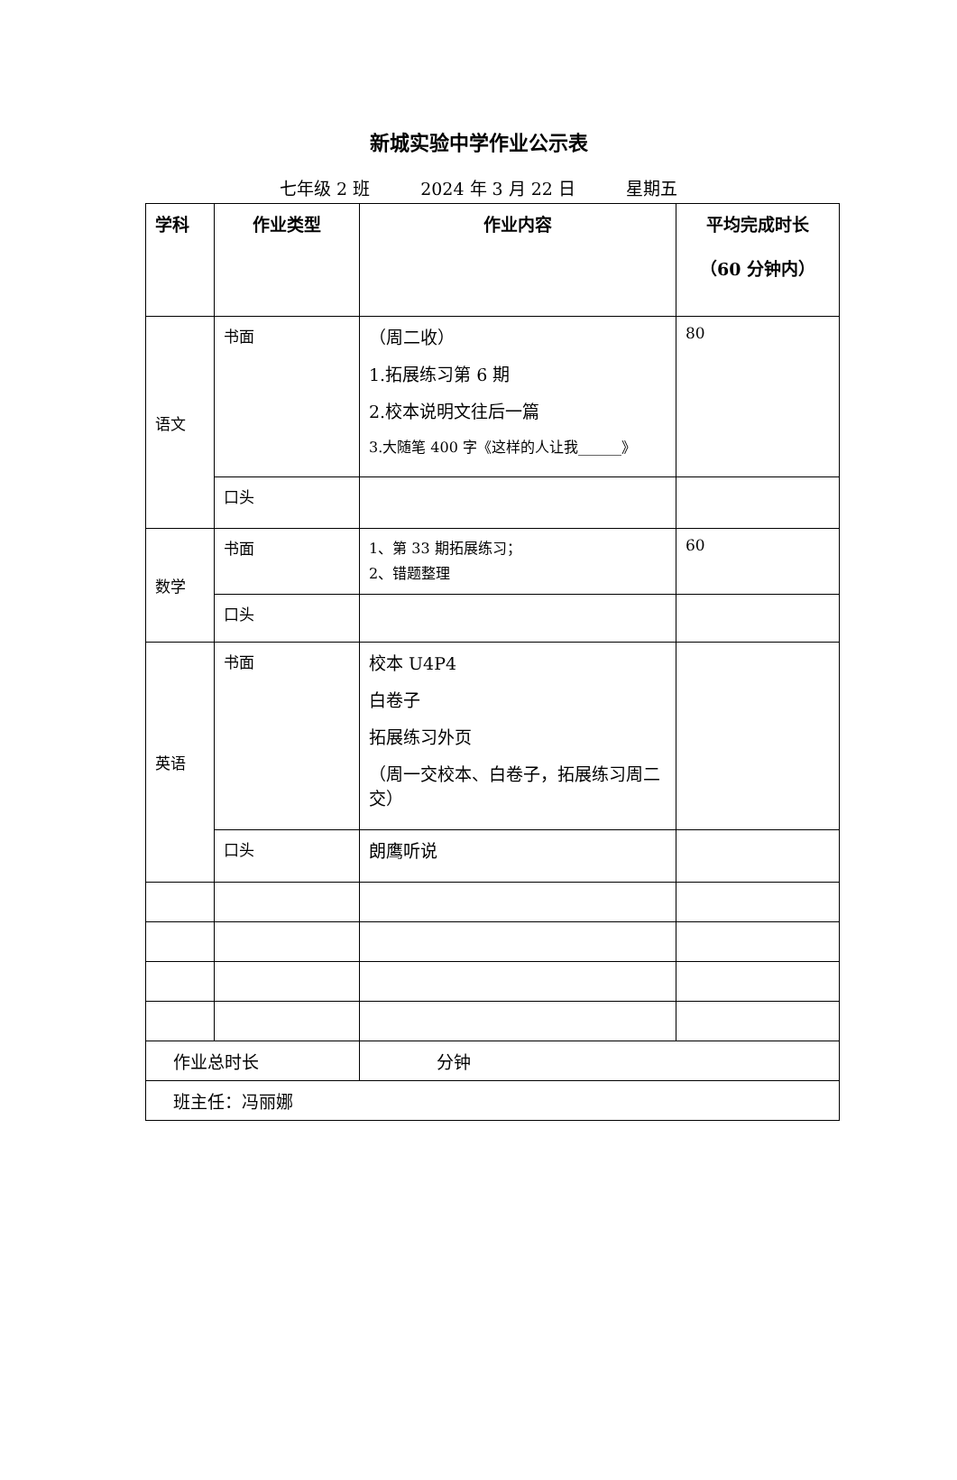新城实验中学作业公示表
七年级 2 班 2024 年 3 月 22 日 星期五
| 学科 | 作业类型 | 作业内容 | 平均完成时长 （60 分钟内） |
| --- | --- | --- | --- |
| 语文 | 书面 | （周二收） 1.拓展练习第 6 期 2.校本说明文往后一篇 3.大随笔 400 字《这样的人让我______》 | 80 |
| | 口头 | | |
| 数学 | 书面 | 1、第 33 期拓展练习； 2、错题整理 | 60 |
| | 口头 | | |
| 英语 | 书面 | 校本 U4P4 白卷子 拓展练习外页 （周一交校本、白卷子，拓展练习周二交） | |
| | 口头 | 朗鹰听说 | |
| 作业总时长 | | 分钟 | |
| 班主任：冯丽娜 | | | |